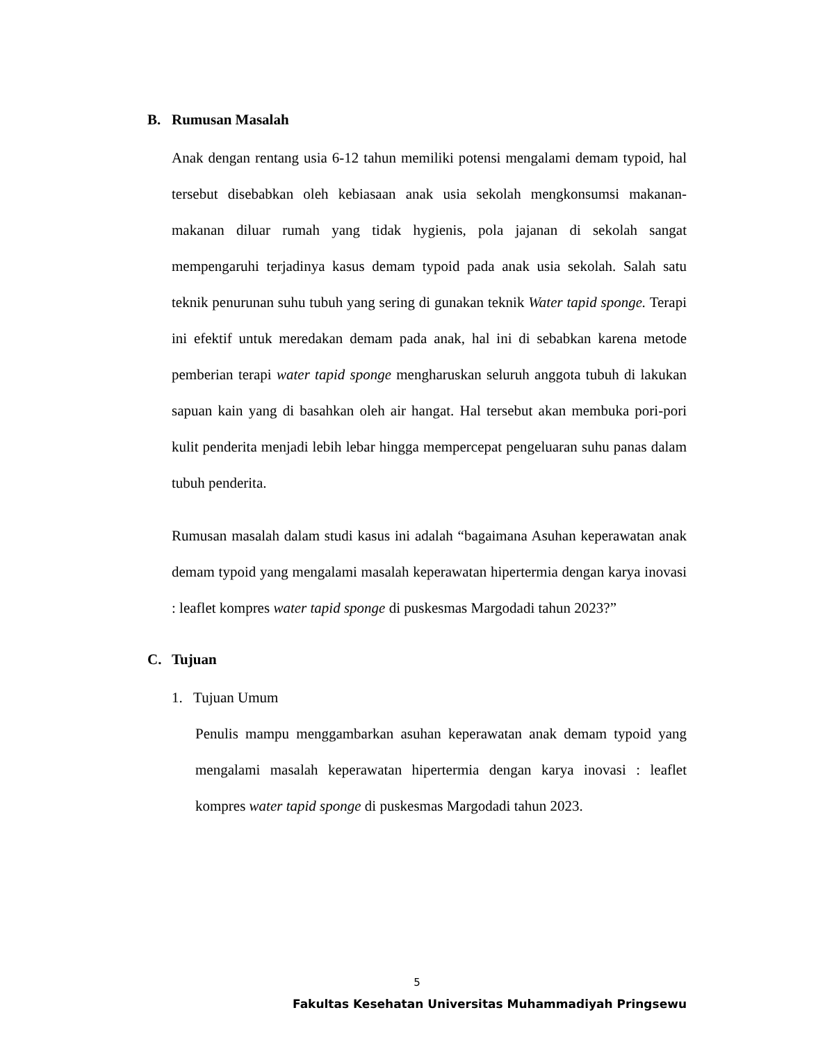B. Rumusan Masalah
Anak dengan rentang usia 6-12 tahun memiliki potensi mengalami demam typoid, hal tersebut disebabkan oleh kebiasaan anak usia sekolah mengkonsumsi makanan-makanan diluar rumah yang tidak hygienis, pola jajanan di sekolah sangat mempengaruhi terjadinya kasus demam typoid pada anak usia sekolah. Salah satu teknik penurunan suhu tubuh yang sering di gunakan teknik Water tapid sponge. Terapi ini efektif untuk meredakan demam pada anak, hal ini di sebabkan karena metode pemberian terapi water tapid sponge mengharuskan seluruh anggota tubuh di lakukan sapuan kain yang di basahkan oleh air hangat. Hal tersebut akan membuka pori-pori kulit penderita menjadi lebih lebar hingga mempercepat pengeluaran suhu panas dalam tubuh penderita.
Rumusan masalah dalam studi kasus ini adalah “bagaimana Asuhan keperawatan anak demam typoid yang mengalami masalah keperawatan hipertermia dengan karya inovasi : leaflet kompres water tapid sponge di puskesmas Margodadi tahun 2023?”
C. Tujuan
1. Tujuan Umum
Penulis mampu menggambarkan asuhan keperawatan anak demam typoid yang mengalami masalah keperawatan hipertermia dengan karya inovasi : leaflet kompres water tapid sponge di puskesmas Margodadi tahun 2023.
5
Fakultas Kesehatan Universitas Muhammadiyah Pringsewu